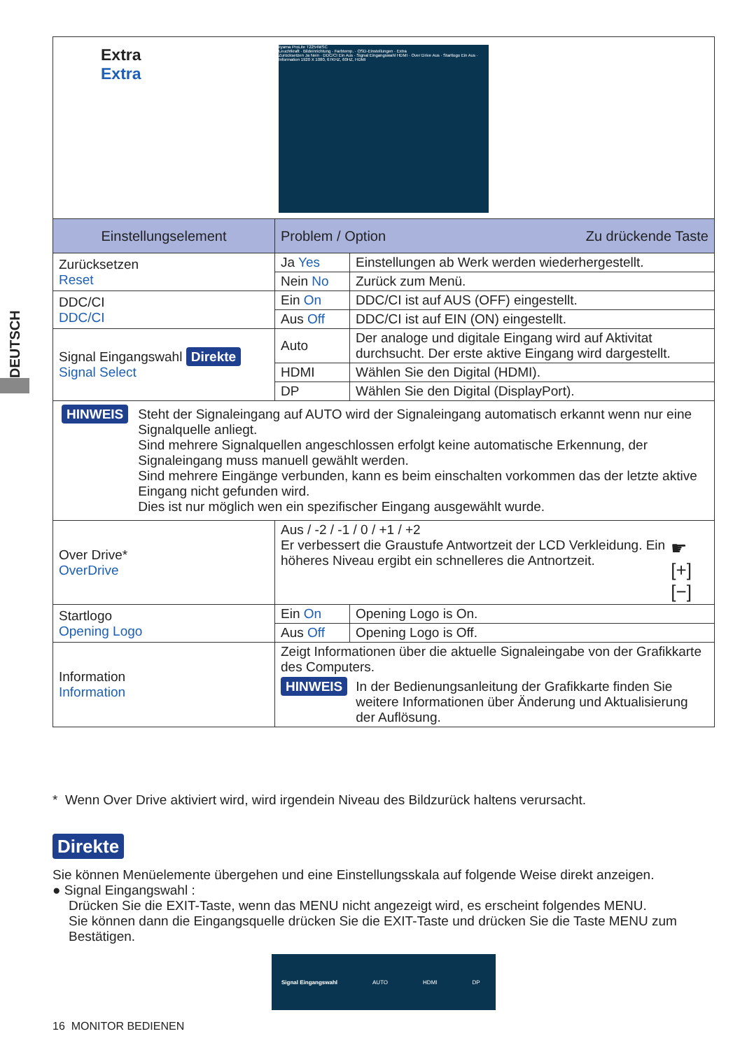DEUTSCH
| Extra Extra iiyama ProLite T2254MSC Leuchtkraft · Bildeinrichtung · Farbtemp. · OSD-Einstellungen · Extra Zurücksetzen Ja Nein · DDC/CI Ein Aus · Signal Eingangswahl HDMI · Over Drive Aus · Startlogo Ein Aus · Information 1920 X 1080, 67KHZ, 60HZ, HDMI | | |
| Einstellungselement | Problem / Option Zu drückende Taste | |
| Zurücksetzen Reset | Ja Yes | Einstellungen ab Werk werden wiederhergestellt. |
| | Nein No | Zurück zum Menü. |
| DDC/CI DDC/CI | Ein On | DDC/CI ist auf AUS (OFF) eingestellt. |
| | Aus Off | DDC/CI ist auf EIN (ON) eingestellt. |
| Signal Eingangswahl Direkte Signal Select | Auto | Der analoge und digitale Eingang wird auf Aktivitat durchsucht. Der erste aktive Eingang wird dargestellt. |
| | HDMI | Wählen Sie den Digital (HDMI). |
| | DP | Wählen Sie den Digital (DisplayPort). |
| HINWEIS Steht der Signaleingang auf AUTO wird der Signaleingang automatisch erkannt wenn nur eine Signalquelle anliegt. Sind mehrere Signalquellen angeschlossen erfolgt keine automatische Erkennung, der Signaleingang muss manuell gewählt werden. Sind mehrere Eingänge verbunden, kann es beim einschalten vorkommen das der letzte aktive Eingang nicht gefunden wird. Dies ist nur möglich wen ein spezifischer Eingang ausgewählt wurde. | | |
| Over Drive* OverDrive | Aus / -2 / -1 / 0 / +1 / +2 Er verbessert die Graustufe Antwortzeit der LCD Verkleidung. Ein höheres Niveau ergibt ein schnelleres die Antnortzeit. ☛ [+] [−] | |
| Startlogo Opening Logo | Ein On | Opening Logo is On. |
| | Aus Off | Opening Logo is Off. |
| Information Information | Zeigt Informationen über die aktuelle Signaleingabe von der Grafikkarte des Computers. HINWEIS In der Bedienungsanleitung der Grafikkarte finden Sie weitere Informationen über Änderung und Aktualisierung der Auflösung. | |
* Wenn Over Drive aktiviert wird, wird irgendein Niveau des Bildzurück haltens verursacht.
Direkte
Sie können Menüelemente übergehen und eine Einstellungsskala auf folgende Weise direkt anzeigen.
● Signal Eingangswahl :
Drücken Sie die EXIT-Taste, wenn das MENU nicht angezeigt wird, es erscheint folgendes MENU.
Sie können dann die Eingangsquelle drücken Sie die EXIT-Taste und drücken Sie die Taste MENU zum Bestätigen.
Signal Eingangswahl AUTO HDMI DP
16 MONITOR BEDIENEN